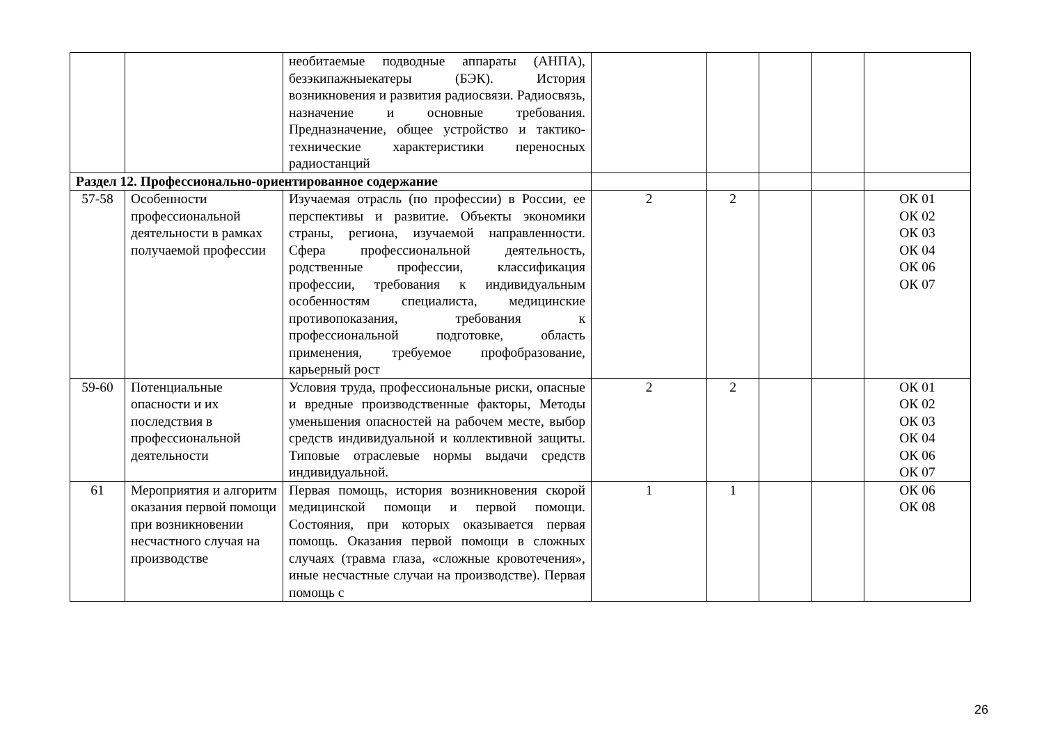| | | необитаемые подводные аппараты (АНПА), безэкипажныекатеры (БЭК). История возникновения и развития радиосвязи. Радиосвязь, назначение и основные требования. Предназначение, общее устройство и тактико-технические характеристики переносных радиостанций | | | | | |
| Раздел 12. Профессионально-ориентированное содержание | | | | | | | |
| 57-58 | Особенности профессиональной деятельности в рамках получаемой профессии | Изучаемая отрасль (по профессии) в России, ее перспективы и развитие. Объекты экономики страны, региона, изучаемой направленности. Сфера профессиональной деятельность, родственные профессии, классификация профессии, требования к индивидуальным особенностям специалиста, медицинские противопоказания, требования к профессиональной подготовке, область применения, требуемое профобразование, карьерный рост | 2 | 2 | | | ОК 01 ОК 02 ОК 03 ОК 04 ОК 06 ОК 07 |
| 59-60 | Потенциальные опасности и их последствия в профессиональной деятельности | Условия труда, профессиональные риски, опасные и вредные производственные факторы, Методы уменьшения опасностей на рабочем месте, выбор средств индивидуальной и коллективной защиты. Типовые отраслевые нормы выдачи средств индивидуальной. | 2 | 2 | | | ОК 01 ОК 02 ОК 03 ОК 04 ОК 06 ОК 07 |
| 61 | Мероприятия и алгоритм оказания первой помощи при возникновении несчастного случая на производстве | Первая помощь, история возникновения скорой медицинской помощи и первой помощи. Состояния, при которых оказывается первая помощь. Оказания первой помощи в сложных случаях (травма глаза, «сложные кровотечения», иные несчастные случаи на производстве). Первая помощь с | 1 | 1 | | | ОК 06 ОК 08 |
26